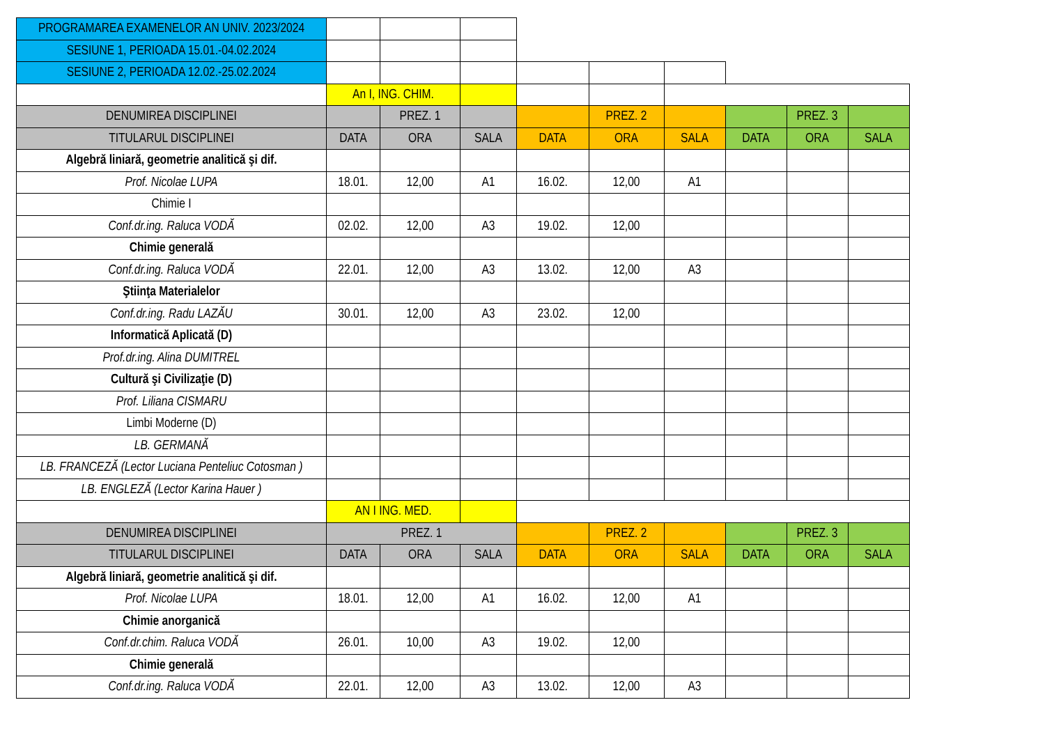| PROGRAMAREA EXAMENELOR AN UNIV. 2023/2024 | | | | | | | | | |
| SESIUNE 1, PERIOADA 15.01.-04.02.2024 | | | | | | | | | |
| SESIUNE 2, PERIOADA 12.02.-25.02.2024 | | | | | | | | | |
| | An I, ING. CHIM. | | | | | | | | |
| DENUMIREA DISCIPLINEI | | PREZ. 1 | | | PREZ. 2 | | | PREZ. 3 | |
| TITULARUL DISCIPLINEI | DATA | ORA | SALA | DATA | ORA | SALA | DATA | ORA | SALA |
| Algebră liniară, geometrie analitică şi dif. | | | | | | | | | |
| Prof. Nicolae LUPA | 18.01. | 12,00 | A1 | 16.02. | 12,00 | A1 | | | |
| Chimie I | | | | | | | | | |
| Conf.dr.ing. Raluca VODĂ | 02.02. | 12,00 | A3 | 19.02. | 12,00 | | | | |
| Chimie generală | | | | | | | | | |
| Conf.dr.ing. Raluca VODĂ | 22.01. | 12,00 | A3 | 13.02. | 12,00 | A3 | | | |
| Ştiinţa Materialelor | | | | | | | | | |
| Conf.dr.ing. Radu LAZĂU | 30.01. | 12,00 | A3 | 23.02. | 12,00 | | | | |
| Informatică Aplicată (D) | | | | | | | | | |
| Prof.dr.ing. Alina DUMITREL | | | | | | | | | |
| Cultură şi Civilizaţie (D) | | | | | | | | | |
| Prof. Liliana CISMARU | | | | | | | | | |
| Limbi Moderne (D) | | | | | | | | | |
| LB. GERMANĂ | | | | | | | | | |
| LB. FRANCEZĂ (Lector Luciana Penteliuc Cotosman ) | | | | | | | | | |
| LB. ENGLEZĂ (Lector Karina Hauer ) | | | | | | | | | |
| | AN I ING. MED. | | | | | | | | |
| DENUMIREA DISCIPLINEI | PREZ. 1 | | | | PREZ. 2 | | | PREZ. 3 | |
| TITULARUL DISCIPLINEI | DATA | ORA | SALA | DATA | ORA | SALA | DATA | ORA | SALA |
| Algebră liniară, geometrie analitică şi dif. | | | | | | | | | |
| Prof. Nicolae LUPA | 18.01. | 12,00 | A1 | 16.02. | 12,00 | A1 | | | |
| Chimie anorganică | | | | | | | | | |
| Conf.dr.chim. Raluca VODĂ | 26.01. | 10,00 | A3 | 19.02. | 12,00 | | | | |
| Chimie generală | | | | | | | | | |
| Conf.dr.ing. Raluca VODĂ | 22.01. | 12,00 | A3 | 13.02. | 12,00 | A3 | | | |